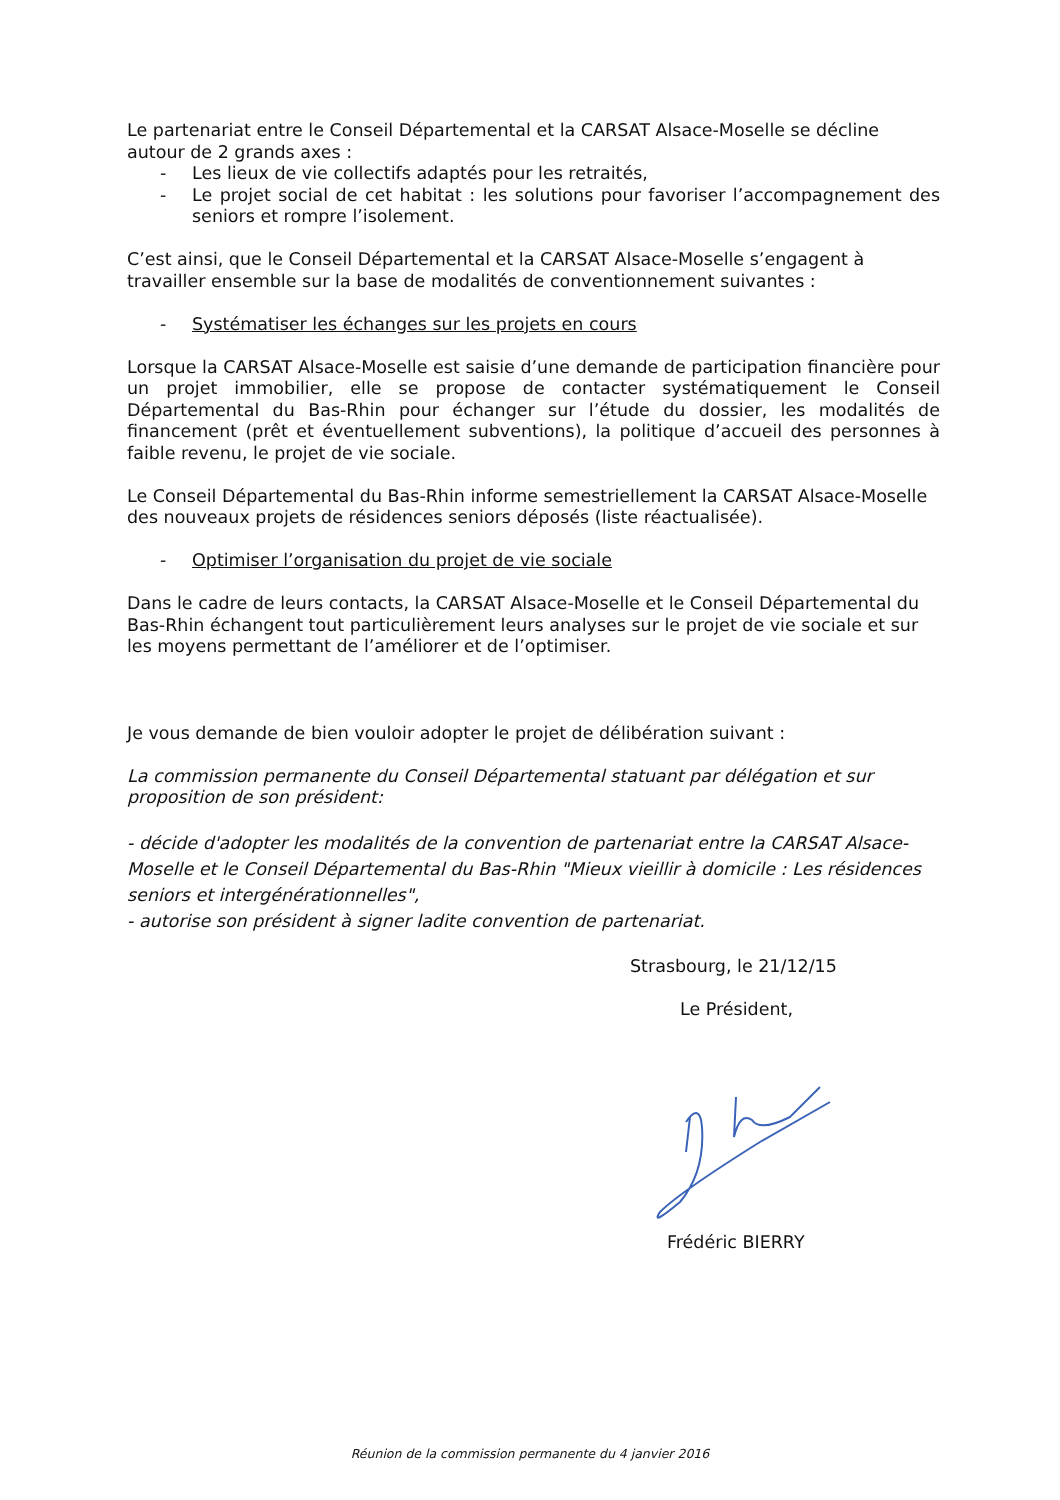Le partenariat entre le Conseil Départemental et la CARSAT Alsace-Moselle se décline autour de 2 grands axes :
- Les lieux de vie collectifs adaptés pour les retraités,
- Le projet social de cet habitat : les solutions pour favoriser l’accompagnement des seniors et rompre l’isolement.
C’est ainsi, que le Conseil Départemental et la CARSAT Alsace-Moselle s’engagent à travailler ensemble sur la base de modalités de conventionnement suivantes :
- Systématiser les échanges sur les projets en cours
Lorsque la CARSAT Alsace-Moselle est saisie d’une demande de participation financière pour un projet immobilier, elle se propose de contacter systématiquement le Conseil Départemental du Bas-Rhin pour échanger sur l’étude du dossier, les modalités de financement (prêt et éventuellement subventions), la politique d’accueil des personnes à faible revenu, le projet de vie sociale.
Le Conseil Départemental du Bas-Rhin informe semestriellement la CARSAT Alsace-Moselle des nouveaux projets de résidences seniors déposés (liste réactualisée).
- Optimiser l’organisation du projet de vie sociale
Dans le cadre de leurs contacts, la CARSAT Alsace-Moselle et le Conseil Départemental du Bas-Rhin échangent tout particulièrement leurs analyses sur le projet de vie sociale et sur les moyens permettant de l’améliorer et de l’optimiser.
Je vous demande de bien vouloir adopter le projet de délibération suivant :
La commission permanente du Conseil Départemental statuant par délégation et sur proposition de son président:
- décide d'adopter les modalités de la convention de partenariat entre la CARSAT Alsace-Moselle et le Conseil Départemental du Bas-Rhin "Mieux vieillir à domicile : Les résidences seniors et intergénérationnelles",
- autorise son président à signer ladite convention de partenariat.
Strasbourg, le 21/12/15
Le Président,
Frédéric BIERRY
Réunion de la commission permanente du 4 janvier 2016